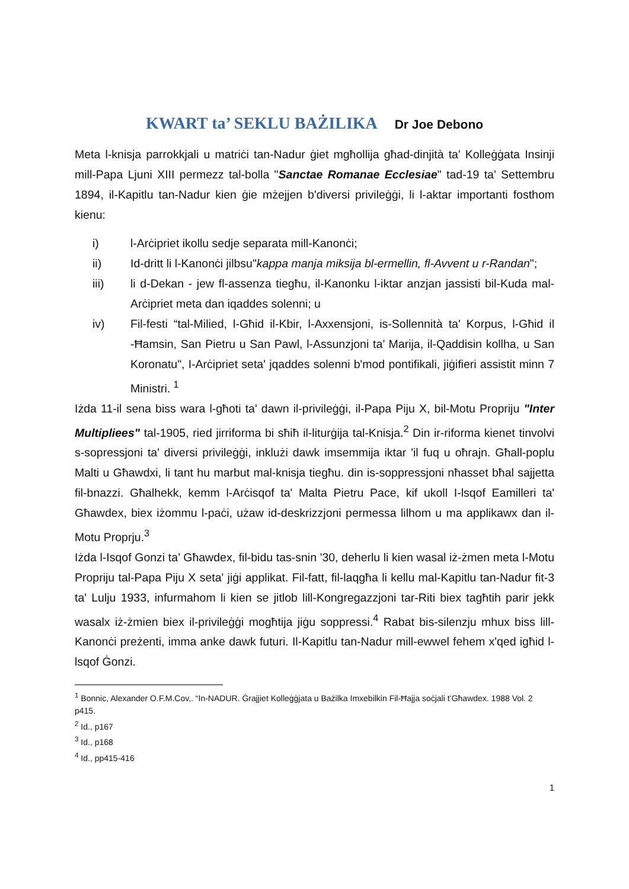KWART ta’ SEKLU BAŻILIKA Dr Joe Debono
Meta l-knisja parrokkjali u matriċi tan-Nadur ġiet mgħollija għad-dinjità ta' Kolleġġata Insinji mill-Papa Ljuni XIII permezz tal-bolla "Sanctae Romanae Ecclesiae" tad-19 ta' Settembru 1894, il-Kapitlu tan-Nadur kien ġie mżejjen b'diversi privileġġi, li l-aktar importanti fosthom kienu:
i) l-Arċipriet ikollu sedje separata mill-Kanonċi;
ii) Id-dritt li l-Kanonċi jilbsu"kappa manja miksija bl-ermellin, fl-Avvent u r-Randan";
iii) li d-Dekan - jew fl-assenza tiegħu, il-Kanonku l-iktar anzjan jassisti bil-Kuda mal-Arċipriet meta dan iqaddes solenni; u
iv) Fil-festi “tal-Milied, l-Għid il-Kbir, l-Axxensjoni, is-Sollennità ta' Korpus, l-Għid il -Ħamsin, San Pietru u San Pawl, l-Assunzjoni ta’ Marija, il-Qaddisin kollha, u San Koronatu", I-Arċipriet seta' jqaddes solenni b'mod pontifikali, jiġifieri assistit minn 7 Ministri. <sup>1</sup>
Iżda 11-il sena biss wara l-għoti ta' dawn il-privileġġi, il-Papa Piju X, bil-Motu Propriju "Inter Multipliees" tal-1905, ried jirriforma bi sħiħ il-liturġija tal-Knisja.<sup>2</sup> Din ir-riforma kienet tinvolvi s-sopressjoni ta' diversi privileġġi, inklużi dawk imsemmija iktar 'il fuq u oħrajn. Għall-poplu Malti u Għawdxi, li tant hu marbut mal-knisja tiegħu. din is-soppressjoni nħasset bħal sajjetta fil-bnazzi. Għalhekk, kemm l-Arċisqof ta' Malta Pietru Pace, kif ukoll I-lsqof Eamilleri ta' Għawdex, biex iżommu l-paċi, użaw id-deskrizzjoni permessa lilhom u ma applikawx dan il-Motu Proprju.<sup>3</sup>
Iżda l-Isqof Gonzi ta’ Għawdex, fil-bidu tas-snin '30, deherlu li kien wasal iż-żmen meta l-Motu Propriju tal-Papa Piju X seta' jiġi applikat. Fil-fatt, fil-laqgħa li kellu mal-Kapitlu tan-Nadur fit-3 ta' Lulju 1933, infurmahom li kien se jitlob lill-Kongregazzjoni tar-Riti biex tagħtih parir jekk wasalx iż-żmien biex il-privileġġi mogħtija jiġu soppressi.<sup>4</sup> Rabat bis-silenzju mhux biss lill-Kanonċi preżenti, imma anke dawk futuri. Il-Kapitlu tan-Nadur mill-ewwel fehem x'qed igħid l-lsqof Ġonzi.
<sup>1</sup> Bonnic, Alexander O.F.M.Cov,. “In-NADUR. Ġrajjiet Kolleġġjata u Bażilka Imxebilkin Fil-Ħajja soċjali t’Għawdex. 1988 Vol. 2 p415.
<sup>2</sup> Id., p167
<sup>3</sup> Id., p168
<sup>4</sup> Id., pp415-416
1